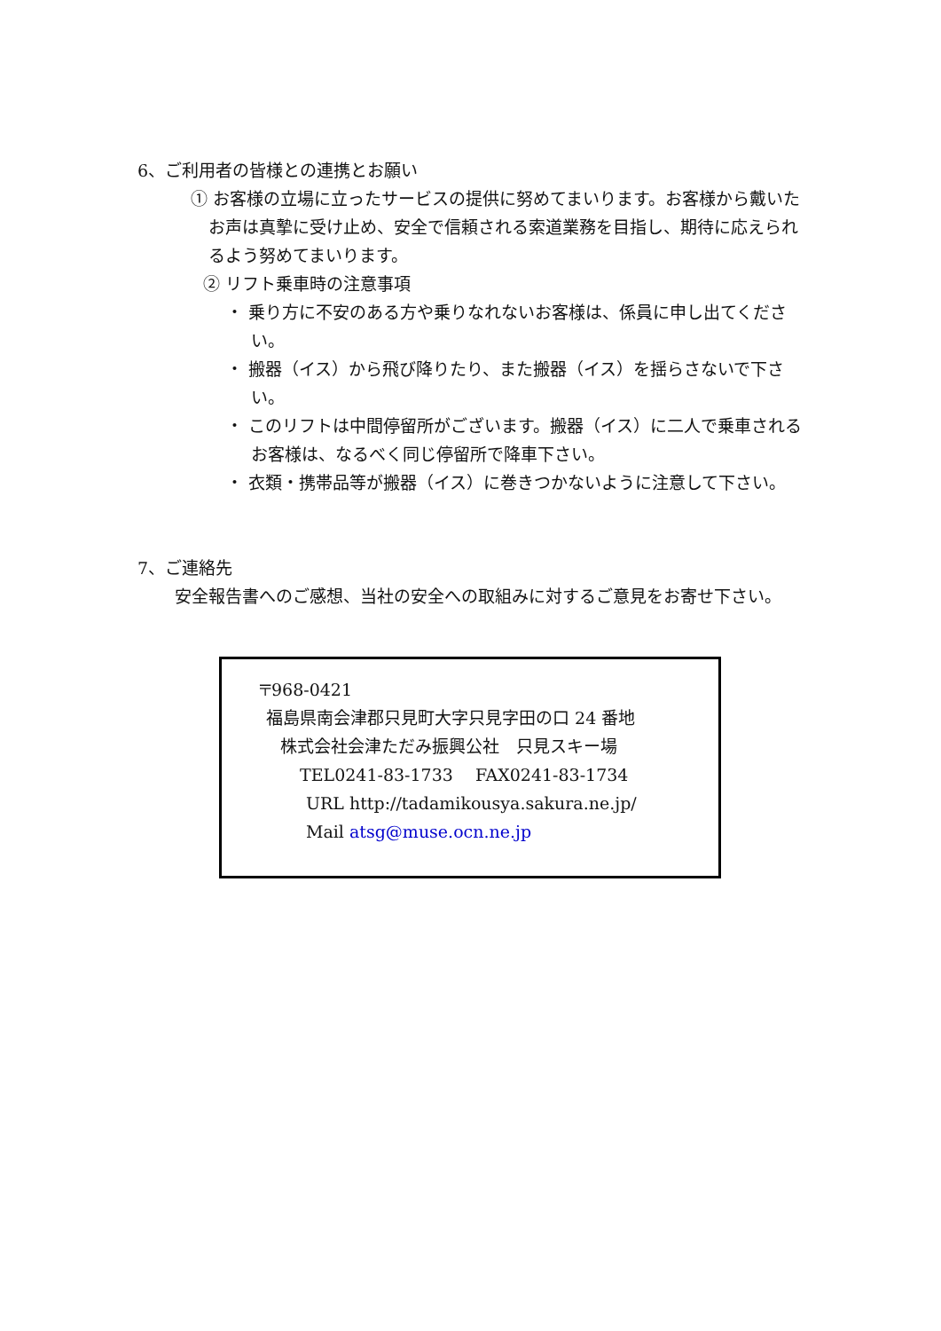6、ご利用者の皆様との連携とお願い
① お客様の立場に立ったサービスの提供に努めてまいります。お客様から戴いたお声は真摯に受け止め、安全で信頼される索道業務を目指し、期待に応えられるよう努めてまいります。
② リフト乗車時の注意事項
・ 乗り方に不安のある方や乗りなれないお客様は、係員に申し出てください。
・ 搬器（イス）から飛び降りたり、また搬器（イス）を揺らさないで下さい。
・ このリフトは中間停留所がございます。搬器（イス）に二人で乗車されるお客様は、なるべく同じ停留所で降車下さい。
・ 衣類・携帯品等が搬器（イス）に巻きつかないように注意して下さい。
7、ご連絡先
安全報告書へのご感想、当社の安全への取組みに対するご意見をお寄せ下さい。
〒968-0421
福島県南会津郡只見町大字只見字田の口 24 番地
株式会社会津ただみ振興公社　只見スキー場
TEL0241-83-1733　 FAX0241-83-1734
URL http://tadamikousya.sakura.ne.jp/
Mail atsg@muse.ocn.ne.jp